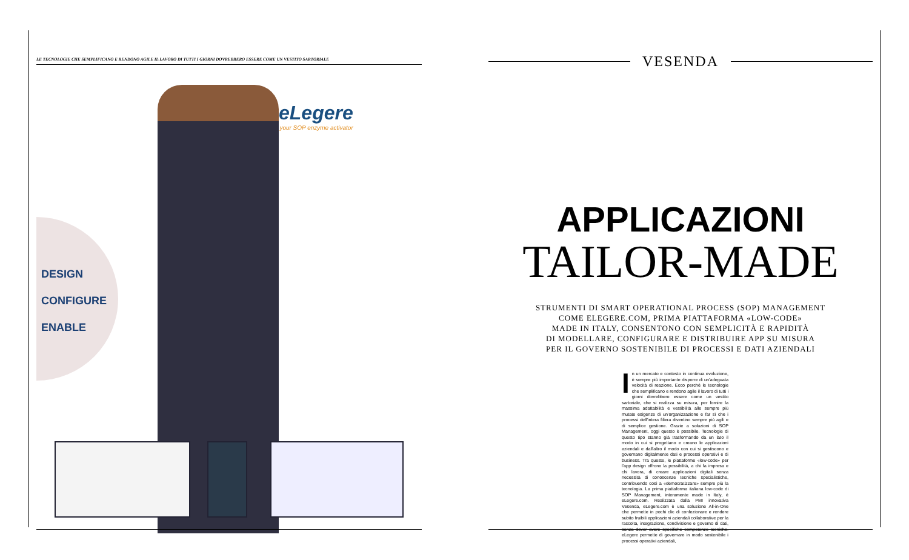LE TECNOLOGIE CHE SEMPLIFICANO E RENDONO AGILE IL LAVORO DI TUTTI I GIORNI DOVREBBERO ESSERE COME UN VESTITO SARTORIALE
DESIGN
CONFIGURE
ENABLE
eLegere
your SOP enzyme activator
VESENDA
APPLICAZIONI
TAILOR-MADE
STRUMENTI DI SMART OPERATIONAL PROCESS (SOP) MANAGEMENT
COME ELEGERE.COM, PRIMA PIATTAFORMA «LOW-CODE»
MADE IN ITALY, CONSENTONO CON SEMPLICITÀ E RAPIDITÀ
DI MODELLARE, CONFIGURARE E DISTRIBUIRE APP SU MISURA
PER IL GOVERNO SOSTENIBILE DI PROCESSI E DATI AZIENDALI
In un mercato e contesto in continua evoluzione, è sempre più importante disporre di un'adeguata velocità di reazione. Ecco perché le tecnologie che semplificano e rendono agile il lavoro di tutti i giorni dovrebbero essere come un vestito sartoriale, che si realizza su misura, per fornire la massima adattabilità e vestibilità alle sempre più mutate esigenze di un'organizzazione e far sì che i processi dell'intera filiera diventino sempre più agili e di semplice gestione. Grazie a soluzioni di SOP Management, oggi questo è possibile. Tecnologie di questo tipo stanno già trasformando da un lato il modo in cui si progettano e creano le applicazioni aziendali e dall'altro il modo con cui si gestiscono e governano digitalmente dati e processi operativi e di business. Tra queste, le piattaforme «low-code» per l'app design offrono la possibilità, a chi fa impresa e chi lavora, di creare applicazioni digitali senza necessità di conoscenze tecniche specialistiche, contribuendo così a «democratizzare» sempre più la tecnologia. La prima piattaforma italiana low-code di SOP Management, interamente made in Italy, è eLegere.com. Realizzata dalla PMI innovativa Vesenda, eLegere.com è una soluzione All-in-One che permette in pochi clic di confezionare e rendere subito fruibili applicazioni aziendali collaborative per la raccolta, integrazione, condivisione e governo di dati, senza dover avere specifiche competenze tecniche. eLegere permette di governare in modo sostenibile i processi operativi aziendali,